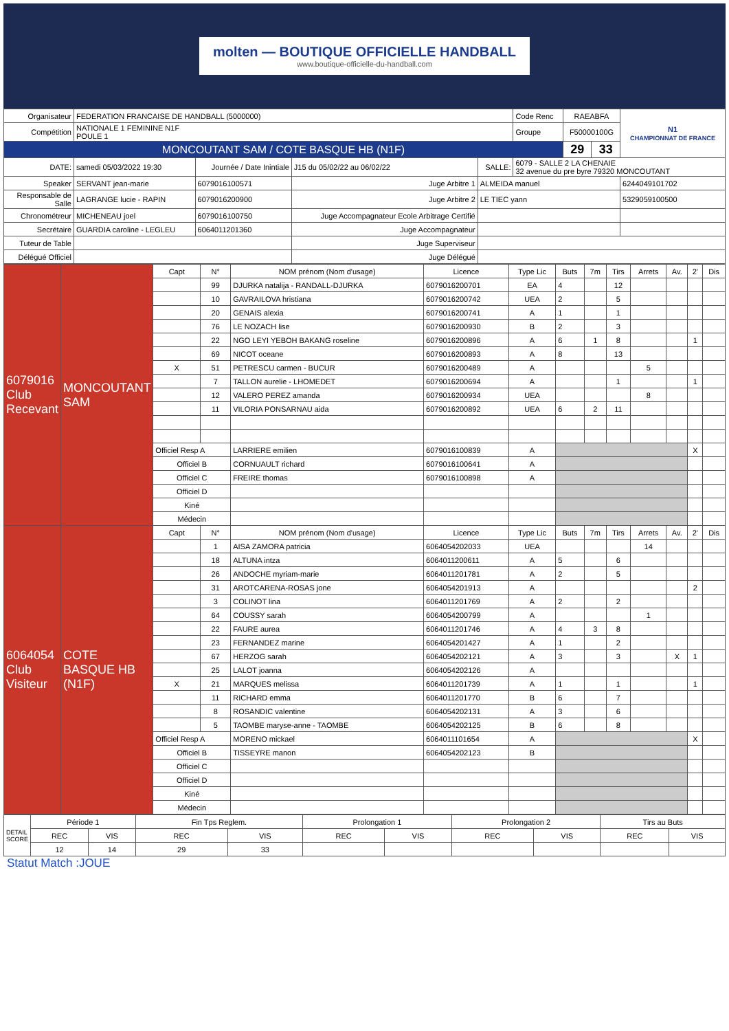molten — BOUTIQUE OFFICIELLE HANDBALL
www.boutique-officielle-du-handball.com
| Organisateur | FEDERATION FRANCAISE DE HANDBALL (5000000) | | | | | Code Renc | RAEABFA | | N1 CHAMPIONNAT DE FRANCE |
| Compétition | NATIONALE 1 FEMININE N1F POULE 1 | | | | | Groupe | F50000100G | | |
| MONCOUTANT SAM / COTE BASQUE HB (N1F) | | | | | | | 29 | 33 | |
| DATE: | samedi 05/03/2022 19:30 | Journée / Date Inintiale | J15 du 05/02/22 au 06/02/22 | SALLE: | 6079 - SALLE 2 LA CHENAIE 32 avenue du pre byre 79320 MONCOUTANT | | | | |
| Speaker | SERVANT jean-marie | 6079016100571 | Juge Arbitre 1 | ALMEIDA manuel | | | | | 6244049101702 |
| Responsable de Salle | LAGRANGE lucie - RAPIN | 6079016200900 | Juge Arbitre 2 | LE TIEC yann | | | | | 5329059100500 |
| Chronométreur | MICHENEAU joel | 6079016100750 | Juge Accompagnateur Ecole Arbitrage Certifié | | | | | | |
| Secrétaire | GUARDIA caroline - LEGLEU | 6064011201360 | Juge Accompagnateur | | | | | | |
| Tuteur de Table | | | Juge Superviseur | | | | | | |
| Délégué Officiel | | | Juge Délégué | | | | | | |
| 6079016 Club Recevant | MONCOUTANT SAM | Capt | N° | NOM prénom (Nom d'usage) | Licence | Type Lic | Buts | 7m | Tirs | Arrets | Av. | 2' | Dis |
| | | | 99 | DJURKA natalija - RANDALL-DJURKA | 6079016200701 | EA | 4 | | 12 | | | | |
| | | | 10 | GAVRAILOVA hristiana | 6079016200742 | UEA | 2 | | 5 | | | | |
| | | | 20 | GENAIS alexia | 6079016200741 | A | 1 | | 1 | | | | |
| | | | 76 | LE NOZACH lise | 6079016200930 | B | 2 | | 3 | | | | |
| | | | 22 | NGO LEYI YEBOH BAKANG roseline | 6079016200896 | A | 6 | 1 | 8 | | | 1 | |
| | | | 69 | NICOT oceane | 6079016200893 | A | 8 | | 13 | | | | |
| | | X | 51 | PETRESCU carmen - BUCUR | 6079016200489 | A | | | | 5 | | | |
| | | | 7 | TALLON aurelie - LHOMEDET | 6079016200694 | A | | | 1 | | | 1 | |
| | | | 12 | VALERO PEREZ amanda | 6079016200934 | UEA | | | | 8 | | | |
| | | | 11 | VILORIA PONSARNAU aida | 6079016200892 | UEA | 6 | 2 | 11 | | | | |
| | | Officiel Resp A | | LARRIERE emilien | 6079016100839 | A | | | | | | X | |
| | | Officiel B | | CORNUAULT richard | 6079016100641 | A | | | | | | | |
| | | Officiel C | | FREIRE thomas | 6079016100898 | A | | | | | | | |
| | | Officiel D | | | | | | | | | | | |
| | | Kiné | | | | | | | | | | | |
| | | Médecin | | | | | | | | | | | |
| 6064054 Club Visiteur | COTE BASQUE HB (N1F) | Capt | N° | NOM prénom (Nom d'usage) | Licence | Type Lic | Buts | 7m | Tirs | Arrets | Av. | 2' | Dis |
| | | | 1 | AISA ZAMORA patricia | 6064054202033 | UEA | | | | 14 | | | |
| | | | 18 | ALTUNA intza | 6064011200611 | A | 5 | | 6 | | | | |
| | | | 26 | ANDOCHE myriam-marie | 6064011201781 | A | 2 | | 5 | | | | |
| | | | 31 | AROTCARENA-ROSAS jone | 6064054201913 | A | | | | | | 2 | |
| | | | 3 | COLINOT lina | 6064011201769 | A | 2 | | 2 | | | | |
| | | | 64 | COUSSY sarah | 6064054200799 | A | | | | 1 | | | |
| | | | 22 | FAURE aurea | 6064011201746 | A | 4 | 3 | 8 | | | | |
| | | | 23 | FERNANDEZ marine | 6064054201427 | A | 1 | | 2 | | | | |
| | | | 67 | HERZOG sarah | 6064054202121 | A | 3 | | 3 | | X | 1 | |
| | | | 25 | LALOT joanna | 6064054202126 | A | | | | | | | |
| | | X | 21 | MARQUES melissa | 6064011201739 | A | 1 | | 1 | | | 1 | |
| | | | 11 | RICHARD emma | 6064011201770 | B | 6 | | 7 | | | | |
| | | | 8 | ROSANDIC valentine | 6064054202131 | A | 3 | | 6 | | | | |
| | | | 5 | TAOMBE maryse-anne - TAOMBE | 6064054202125 | B | 6 | | 8 | | | | |
| | | Officiel Resp A | | MORENO mickael | 6064011101654 | A | | | | | | X | |
| | | Officiel B | | TISSEYRE manon | 6064054202123 | B | | | | | | | |
| | | Officiel C | | | | | | | | | | | |
| | | Officiel D | | | | | | | | | | | |
| | | Kiné | | | | | | | | | | | |
| | | Médecin | | | | | | | | | | | |
| DETAIL SCORE | Période 1 | | Fin Tps Reglem. | | Prolongation 1 | | Prolongation 2 | | Tirs au Buts | |
| | REC | VIS | REC | VIS | REC | VIS | REC | VIS | REC | VIS |
| | 12 | 14 | 29 | 33 | | | | | | |
Statut Match :JOUE